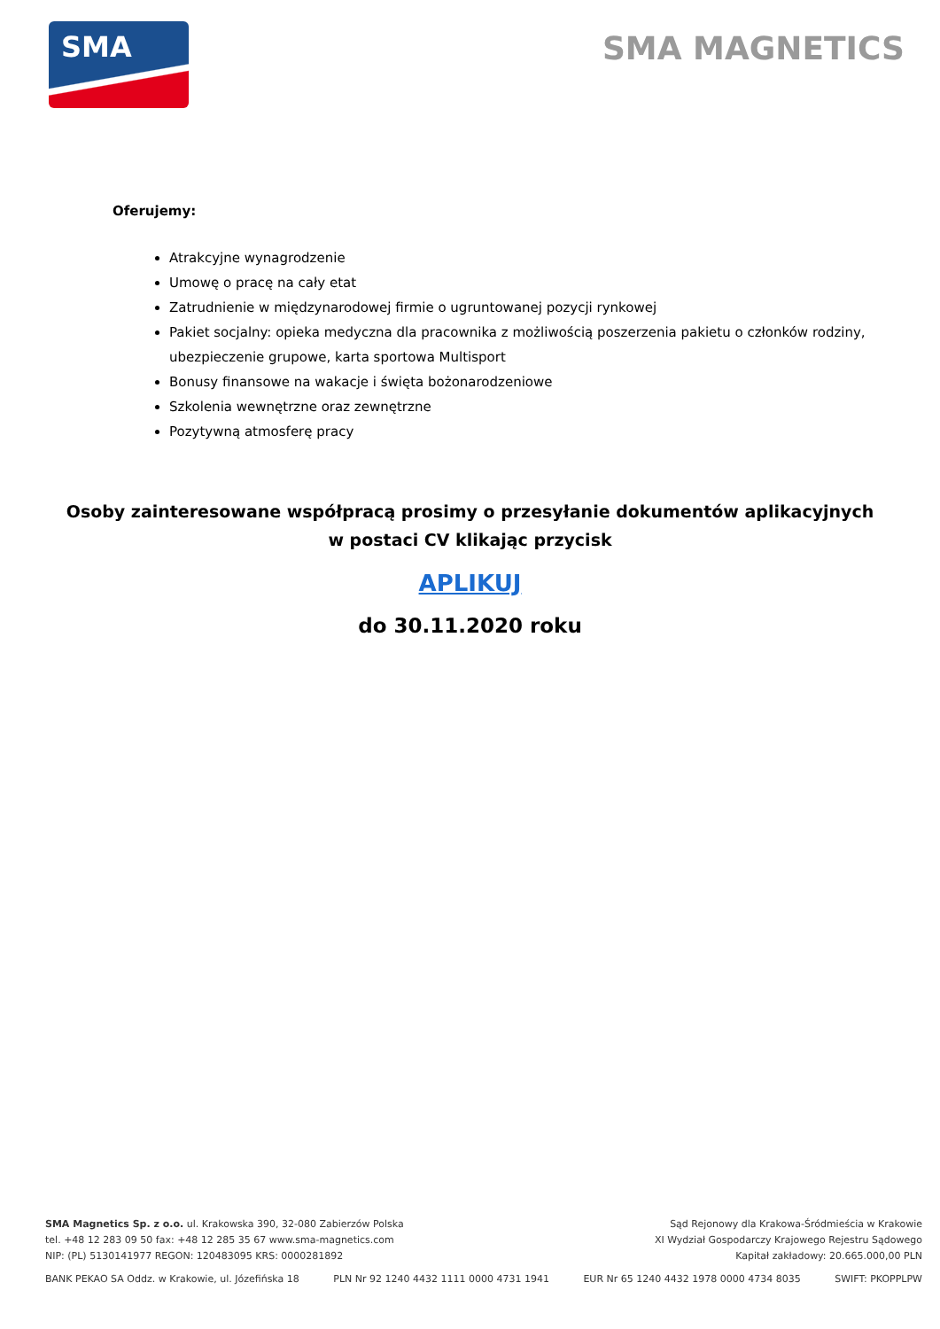SMA
SMA MAGNETICS
Oferujemy:
Atrakcyjne wynagrodzenie
Umowę o pracę na cały etat
Zatrudnienie w międzynarodowej firmie o ugruntowanej pozycji rynkowej
Pakiet socjalny: opieka medyczna dla pracownika z możliwością poszerzenia pakietu o członków rodziny, ubezpieczenie grupowe, karta sportowa Multisport
Bonusy finansowe na wakacje i święta bożonarodzeniowe
Szkolenia wewnętrzne oraz zewnętrzne
Pozytywną atmosferę pracy
Osoby zainteresowane współpracą prosimy o przesyłanie dokumentów aplikacyjnych
w postaci CV klikając przycisk
APLIKUJ
do 30.11.2020 roku
SMA Magnetics Sp. z o.o. ul. Krakowska 390, 32-080 Zabierzów Polska
tel. +48 12 283 09 50 fax: +48 12 285 35 67 www.sma-magnetics.com
NIP: (PL) 5130141977 REGON: 120483095 KRS: 0000281892
Sąd Rejonowy dla Krakowa-Śródmieścia w Krakowie
XI Wydział Gospodarczy Krajowego Rejestru Sądowego
Kapitał zakładowy: 20.665.000,00 PLN
BANK PEKAO SA Oddz. w Krakowie, ul. Józefińska 18 PLN Nr 92 1240 4432 1111 0000 4731 1941 EUR Nr 65 1240 4432 1978 0000 4734 8035 SWIFT: PKOPPLPW